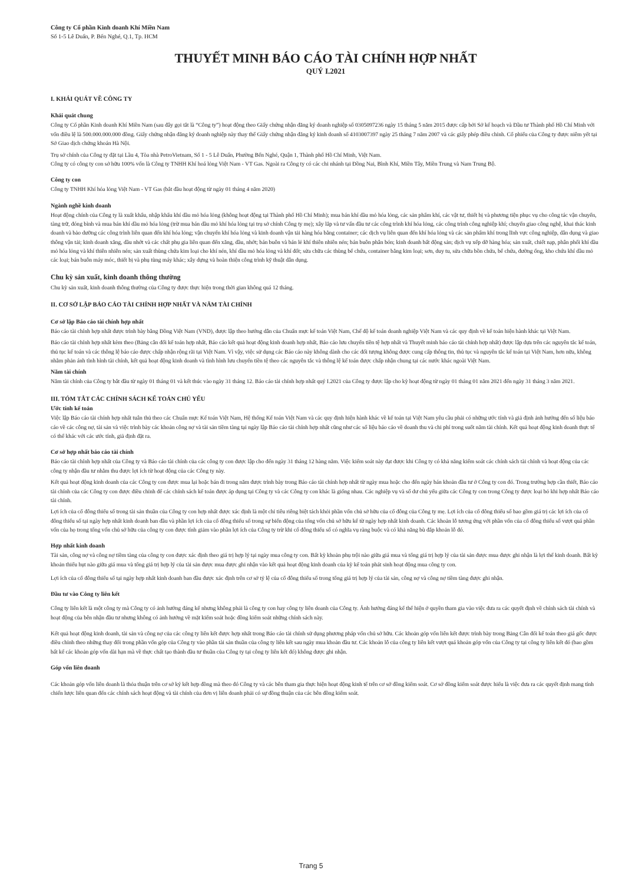Công ty Cổ phần Kinh doanh Khí Miền Nam
Số 1-5 Lê Duẩn, P. Bến Nghé, Q.1, Tp. HCM
THUYẾT MINH BÁO CÁO TÀI CHÍNH HỢP NHẤT
QUÝ I.2021
I. KHÁI QUÁT VỀ CÔNG TY
Khái quát chung
Công ty Cổ phần Kinh doanh Khí Miền Nam (sau đây gọi tắt là “Công ty”) hoạt động theo Giấy chứng nhận đăng ký doanh nghiệp số 0305097236 ngày 15 tháng 5 năm 2015 được cấp bởi Sở kế hoạch và Đầu tư Thành phố Hồ Chí Minh với vốn điều lệ là 500.000.000.000 đồng. Giấy chứng nhận đăng ký doanh nghiệp này thay thế Giấy chứng nhận đăng ký kinh doanh số 4103007397 ngày 25 tháng 7 năm 2007 và các giấy phép điều chỉnh. Cổ phiếu của Công ty được niêm yết tại Sở Giao dịch chứng khoán Hà Nội.
Trụ sở chính của Công ty đặt tại Lầu 4, Tòa nhà PetroVietnam, Số 1 - 5 Lê Duẩn, Phường Bến Nghé, Quận 1, Thành phố Hồ Chí Minh, Việt Nam.
Công ty có công ty con sở hữu 100% vốn là Công ty TNHH Khí hoá lỏng Việt Nam - VT Gas. Ngoài ra Công ty có các chi nhánh tại Đồng Nai, Bình Khí, Miền Tây, Miền Trung và Nam Trung Bộ.
Công ty con
Công ty TNHH Khí hóa lỏng Việt Nam - VT Gas (bắt đầu hoạt động từ ngày 01 tháng 4 năm 2020)
Ngành nghề kinh doanh
Hoạt động chính của Công ty là xuất khẩu, nhập khẩu khí dầu mỏ hóa lỏng (không hoạt động tại Thành phố Hồ Chí Minh); mua bán khí dầu mỏ hóa lỏng, các sản phẩm khí, các vật tư, thiết bị và phương tiện phục vụ cho công tác vận chuyển, tàng trữ, đóng bình và mua bán khí dầu mỏ hóa lỏng (trừ mua bán dầu mỏ khí hóa lỏng tại trụ sở chính Công ty mẹ); xây lắp và tư vấn đầu tư các công trình khí hóa lỏng, các công trình công nghiệp khí; chuyển giao công nghệ, khai thác kinh doanh và bảo dưỡng các công trình liên quan đến khí hóa lỏng; vận chuyển khí hóa lỏng và kinh doanh vận tải hàng hóa bằng container; các dịch vụ liên quan đến khí hóa lỏng và các sản phẩm khí trong lĩnh vực công nghiệp, dân dụng và giao thông vận tải; kinh doanh xăng, dầu nhớt và các chất phụ gia liên quan đến xăng, dầu, nhớt; bán buôn và bán lẻ khí thiên nhiên nén; bán buôn phân bón; kinh doanh bất động sản; dịch vụ xếp dỡ hàng hóa; sản xuất, chiết nạp, phân phối khí dầu mỏ hóa lỏng và khí thiên nhiên nén; sản xuất thùng chứa kim loại cho khí nén, khí dầu mỏ hóa lỏng và khí đốt; sửa chữa các thùng bể chứa, container bằng kim loại; sơn, duy tu, sửa chữa bồn chứa, bể chứa, đường ống, kho chứa khí dầu mỏ các loại; bán buôn máy móc, thiết bị và phụ tùng máy khác; xây dựng và hoàn thiện công trình kỹ thuật dân dụng.
Chu kỳ sản xuất, kinh doanh thông thường
Chu kỳ sản xuất, kinh doanh thông thường của Công ty được thực hiện trong thời gian không quá 12 tháng.
II. CƠ SỞ LẬP BÁO CÁO TÀI CHÍNH HỢP NHẤT VÀ NĂM TÀI CHÍNH
Cơ sở lập Báo cáo tài chính hợp nhất
Báo cáo tài chính hợp nhất được trình bày bằng Đồng Việt Nam (VND), được lập theo hướng dẫn của Chuẩn mực kế toán Việt Nam, Chế độ kế toán doanh nghiệp Việt Nam và các quy định về kế toán hiện hành khác tại Việt Nam.
Báo cáo tài chính hợp nhất kèm theo (Bảng cân đối kế toán hợp nhất, Báo cáo kết quả hoạt động kinh doanh hợp nhất, Báo cáo lưu chuyển tiền tệ hợp nhất và Thuyết minh báo cáo tài chính hợp nhất) được lập dựa trên các nguyên tắc kế toán, thủ tục kế toán và các thông lệ báo cáo được chấp nhận rộng rãi tại Việt Nam. Vì vậy, việc sử dụng các Báo cáo này không dành cho các đối tượng không được cung cấp thông tin, thủ tục và nguyên tắc kế toán tại Việt Nam, hơn nữa, không nhằm phản ánh tình hình tài chính, kết quả hoạt động kinh doanh và tình hình lưu chuyển tiền tệ theo các nguyên tắc và thông lệ kế toán được chấp nhận chung tại các nước khác ngoài Việt Nam.
Năm tài chính
Năm tài chính của Công ty bắt đầu từ ngày 01 tháng 01 và kết thúc vào ngày 31 tháng 12. Báo cáo tài chính hợp nhất quý I.2021 của Công ty được lập cho kỳ hoạt động từ ngày 01 tháng 01 năm 2021 đến ngày 31 tháng 3 năm 2021.
III. TÓM TẮT CÁC CHÍNH SÁCH KẾ TOÁN CHỦ YẾU
Ước tính kế toán
Việc lập Báo cáo tài chính hợp nhất tuân thủ theo các Chuẩn mực Kế toán Việt Nam, Hệ thống Kế toán Việt Nam và các quy định hiện hành khác về kế toán tại Việt Nam yêu cầu phải có những ước tính và giả định ảnh hưởng đến số liệu báo cáo về các công nợ, tài sản và việc trình bày các khoản công nợ và tài sản tiềm tàng tại ngày lập Báo cáo tài chính hợp nhất cũng như các số liệu báo cáo về doanh thu và chi phí trong suốt năm tài chính. Kết quả hoạt động kinh doanh thực tế có thể khác với các ước tính, giả định đặt ra.
Cơ sở hợp nhất báo cáo tài chính
Báo cáo tài chính hợp nhất của Công ty và Báo cáo tài chính của các công ty con được lập cho đến ngày 31 tháng 12 hàng năm. Việc kiểm soát này đạt được khi Công ty có khả năng kiểm soát các chính sách tài chính và hoạt động của các công ty nhận đầu tư nhằm thu được lợi ích từ hoạt động của các Công ty này.
Kết quả hoạt động kinh doanh của các Công ty con được mua lại hoặc bán đi trong năm được trình bày trong Báo cáo tài chính hợp nhất từ ngày mua hoặc cho đến ngày bán khoản đầu tư ở Công ty con đó. Trong trường hợp cần thiết, Báo cáo tài chính của các Công ty con được điều chỉnh để các chính sách kế toán được áp dụng tại Công ty và các Công ty con khác là giống nhau. Các nghiệp vụ và số dư chủ yếu giữa các Công ty con trong Công ty được loại bỏ khi hợp nhất Báo cáo tài chính.
Lợi ích của cổ đông thiểu số trong tài sản thuần của Công ty con hợp nhất được xác định là một chỉ tiêu riêng biệt tách khỏi phần vốn chủ sở hữu của cổ đông của Công ty mẹ. Lợi ích của cổ đông thiểu số bao gồm giá trị các lợi ích của cổ đông thiểu số tại ngày hợp nhất kinh doanh ban đầu và phần lợi ích của cổ đông thiểu số trong sự biến động của tổng vốn chủ sở hữu kể từ ngày hợp nhất kinh doanh. Các khoản lỗ tương ứng với phần vốn của cổ đông thiểu số vượt quá phần vốn của họ trong tổng vốn chủ sở hữu của công ty con được tính giảm vào phần lợi ích của Công ty trừ khi cổ đông thiểu số có nghĩa vụ ràng buộc và có khả năng bù đắp khoản lỗ đó.
Hợp nhất kinh doanh
Tài sản, công nợ và công nợ tiềm tàng của công ty con được xác định theo giá trị hợp lý tại ngày mua công ty con. Bất kỳ khoản phụ trội nào giữa giá mua và tổng giá trị hợp lý của tài sản được mua được ghi nhận là lợi thế kinh doanh. Bất kỳ khoản thiếu hụt nào giữa giá mua và tổng giá trị hợp lý của tài sản được mua được ghi nhận vào kết quả hoạt động kinh doanh của kỳ kế toán phát sinh hoạt động mua công ty con.
Lợi ích của cổ đông thiểu số tại ngày hợp nhất kinh doanh ban đầu được xác định trên cơ sở tỷ lệ của cổ đông thiểu số trong tổng giá trị hợp lý của tài sản, công nợ và công nợ tiềm tàng được ghi nhận.
Đầu tư vào Công ty liên kết
Công ty liên kết là một công ty mà Công ty có ảnh hưởng đáng kể nhưng không phải là công ty con hay công ty liên doanh của Công ty. Ảnh hưởng đáng kể thể hiện ở quyền tham gia vào việc đưa ra các quyết định về chính sách tài chính và hoạt động của bên nhận đầu tư nhưng không có ảnh hưởng về mặt kiểm soát hoặc đồng kiểm soát những chính sách này.
Kết quả hoạt động kinh doanh, tài sản và công nợ của các công ty liên kết được hợp nhất trong Báo cáo tài chính sử dụng phương pháp vốn chủ sở hữu. Các khoản góp vốn liên kết được trình bày trong Bảng Cân đối kế toán theo giá gốc được điều chỉnh theo những thay đổi trong phần vốn góp của Công ty vào phần tài sản thuần của công ty liên kết sau ngày mua khoản đầu tư. Các khoản lỗ của công ty liên kết vượt quá khoản góp vốn của Công ty tại công ty liên kết đó (bao gồm bất kể các khoản góp vốn dài hạn mà về thực chất tạo thành đầu tư thuần của Công ty tại công ty liên kết đó) không được ghi nhận.
Góp vốn liên doanh
Các khoản góp vốn liên doanh là thỏa thuận trên cơ sở ký kết hợp đồng mà theo đó Công ty và các bên tham gia thực hiện hoạt động kinh tế trên cơ sở đồng kiểm soát. Cơ sở đồng kiểm soát được hiểu là việc đưa ra các quyết định mang tính chiến lược liên quan đến các chính sách hoạt động và tài chính của đơn vị liên doanh phải có sự đồng thuận của các bên đồng kiểm soát.
Trang 5